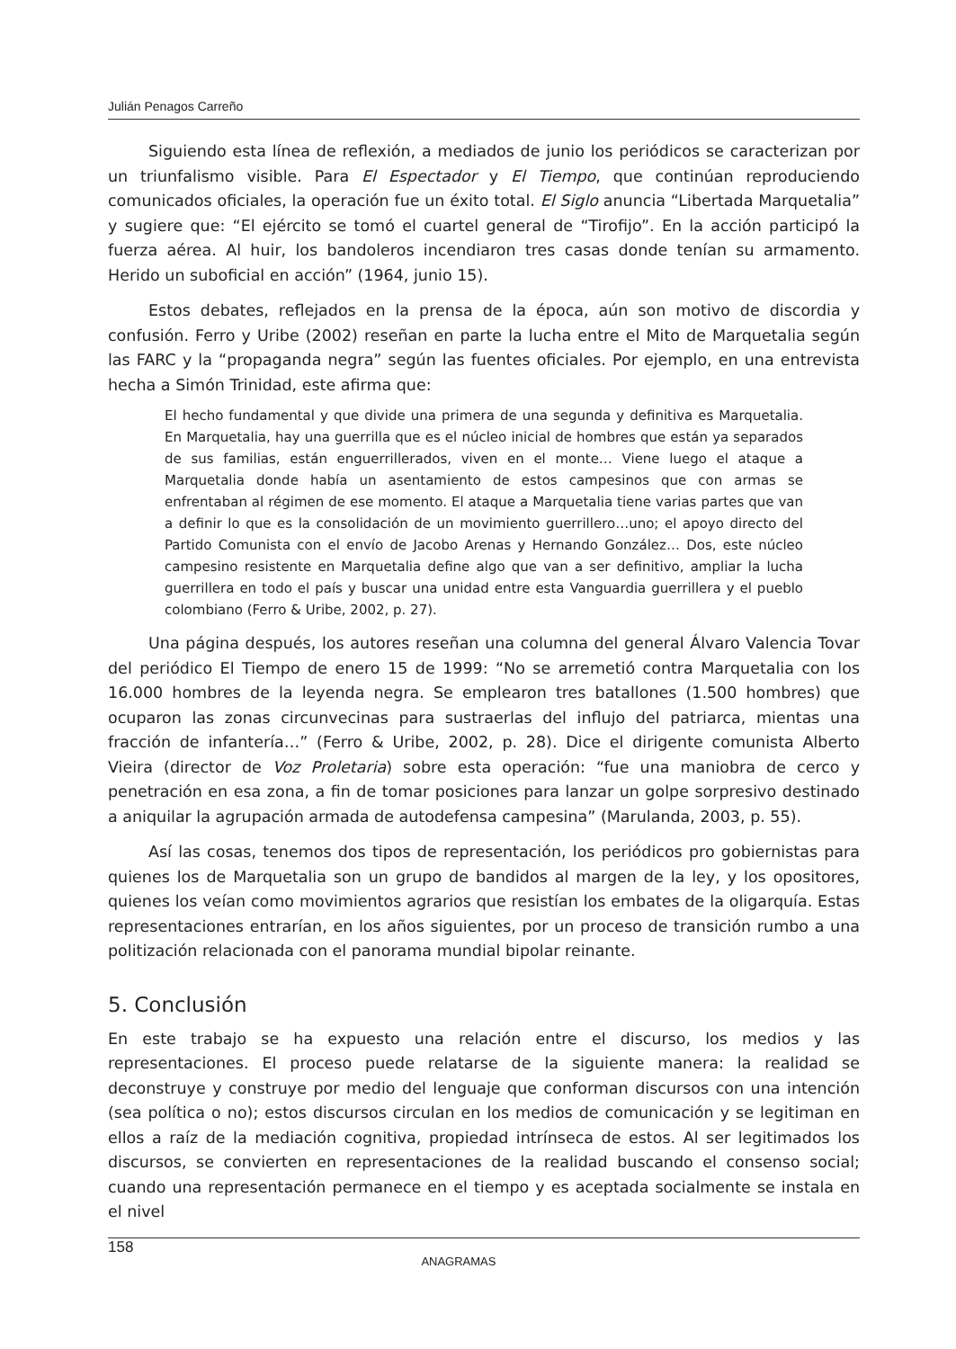Julián Penagos Carreño
Siguiendo esta línea de reflexión, a mediados de junio los periódicos se caracterizan por un triunfalismo visible. Para El Espectador y El Tiempo, que continúan reproduciendo comunicados oficiales, la operación fue un éxito total. El Siglo anuncia “Libertada Marquetalia” y sugiere que: “El ejército se tomó el cuartel general de “Tirofijo”. En la acción participó la fuerza aérea. Al huir, los bandoleros incendiaron tres casas donde tenían su armamento. Herido un suboficial en acción” (1964, junio 15).
Estos debates, reflejados en la prensa de la época, aún son motivo de discordia y confusión. Ferro y Uribe (2002) reseñan en parte la lucha entre el Mito de Marquetalia según las FARC y la “propaganda negra” según las fuentes oficiales. Por ejemplo, en una entrevista hecha a Simón Trinidad, este afirma que:
El hecho fundamental y que divide una primera de una segunda y definitiva es Marquetalia. En Marquetalia, hay una guerrilla que es el núcleo inicial de hombres que están ya separados de sus familias, están enguerrillerados, viven en el monte… Viene luego el ataque a Marquetalia donde había un asentamiento de estos campesinos que con armas se enfrentaban al régimen de ese momento. El ataque a Marquetalia tiene varias partes que van a definir lo que es la consolidación de un movimiento guerrillero…uno; el apoyo directo del Partido Comunista con el envío de Jacobo Arenas y Hernando González… Dos, este núcleo campesino resistente en Marquetalia define algo que van a ser definitivo, ampliar la lucha guerrillera en todo el país y buscar una unidad entre esta Vanguardia guerrillera y el pueblo colombiano (Ferro & Uribe, 2002, p. 27).
Una página después, los autores reseñan una columna del general Álvaro Valencia Tovar del periódico El Tiempo de enero 15 de 1999: “No se arremetió contra Marquetalia con los 16.000 hombres de la leyenda negra. Se emplearon tres batallones (1.500 hombres) que ocuparon las zonas circunvecinas para sustraerlas del influjo del patriarca, mientas una fracción de infantería…” (Ferro & Uribe, 2002, p. 28). Dice el dirigente comunista Alberto Vieira (director de Voz Proletaria) sobre esta operación: “fue una maniobra de cerco y penetración en esa zona, a fin de tomar posiciones para lanzar un golpe sorpresivo destinado a aniquilar la agrupación armada de autodefensa campesina” (Marulanda, 2003, p. 55).
Así las cosas, tenemos dos tipos de representación, los periódicos pro gobiernistas para quienes los de Marquetalia son un grupo de bandidos al margen de la ley, y los opositores, quienes los veían como movimientos agrarios que resistían los embates de la oligarquía. Estas representaciones entrarían, en los años siguientes, por un proceso de transición rumbo a una politización relacionada con el panorama mundial bipolar reinante.
5. Conclusión
En este trabajo se ha expuesto una relación entre el discurso, los medios y las representaciones. El proceso puede relatarse de la siguiente manera: la realidad se deconstruye y construye por medio del lenguaje que conforman discursos con una intención (sea política o no); estos discursos circulan en los medios de comunicación y se legitiman en ellos a raíz de la mediación cognitiva, propiedad intrínseca de estos. Al ser legitimados los discursos, se convierten en representaciones de la realidad buscando el consenso social; cuando una representación permanece en el tiempo y es aceptada socialmente se instala en el nivel
158 ANAGRAMAS